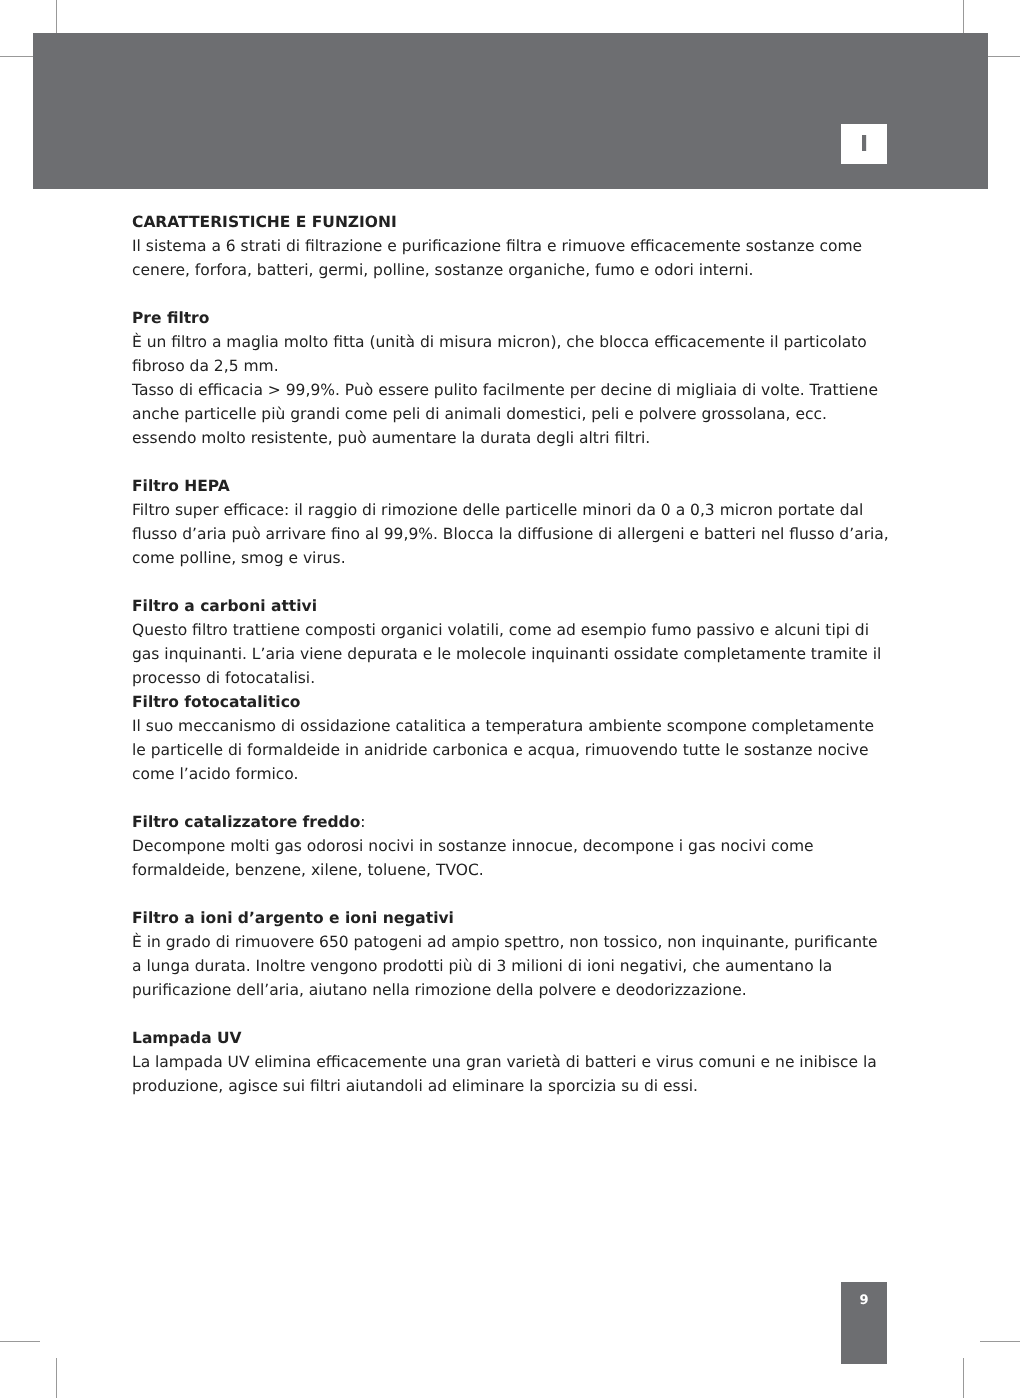I
CARATTERISTICHE E FUNZIONI
Il sistema a 6 strati di filtrazione e purificazione filtra e rimuove efficacemente sostanze come cenere, forfora, batteri, germi, polline, sostanze organiche, fumo e odori interni.
Pre filtro
È un filtro a maglia molto fitta (unità di misura micron), che blocca efficacemente il particolato fibroso da 2,5 mm.
Tasso di efficacia > 99,9%. Può essere pulito facilmente per decine di migliaia di volte. Trattiene anche particelle più grandi come peli di animali domestici, peli e polvere grossolana, ecc. essendo molto resistente, può aumentare la durata degli altri filtri.
Filtro HEPA
Filtro super efficace: il raggio di rimozione delle particelle minori da 0 a 0,3 micron portate dal flusso d’aria può arrivare fino al 99,9%. Blocca la diffusione di allergeni e batteri nel flusso d’aria, come polline, smog e virus.
Filtro a carboni attivi
Questo filtro trattiene composti organici volatili, come ad esempio fumo passivo e alcuni tipi di gas inquinanti. L’aria viene depurata e le molecole inquinanti ossidate completamente tramite il processo di fotocatalisi.
Filtro fotocatalitico
Il suo meccanismo di ossidazione catalitica a temperatura ambiente scompone completamente le particelle di formaldeide in anidride carbonica e acqua, rimuovendo tutte le sostanze nocive come l’acido formico.
Filtro catalizzatore freddo:
Decompone molti gas odorosi nocivi in sostanze innocue, decompone i gas nocivi come formaldeide, benzene, xilene, toluene, TVOC.
Filtro a ioni d’argento e ioni negativi
È in grado di rimuovere 650 patogeni ad ampio spettro, non tossico, non inquinante, purificante a lunga durata. Inoltre vengono prodotti più di 3 milioni di ioni negativi, che aumentano la purificazione dell’aria, aiutano nella rimozione della polvere e deodorizzazione.
Lampada UV
La lampada UV elimina efficacemente una gran varietà di batteri e virus comuni e ne inibisce la produzione, agisce sui filtri aiutandoli ad eliminare la sporcizia su di essi.
9